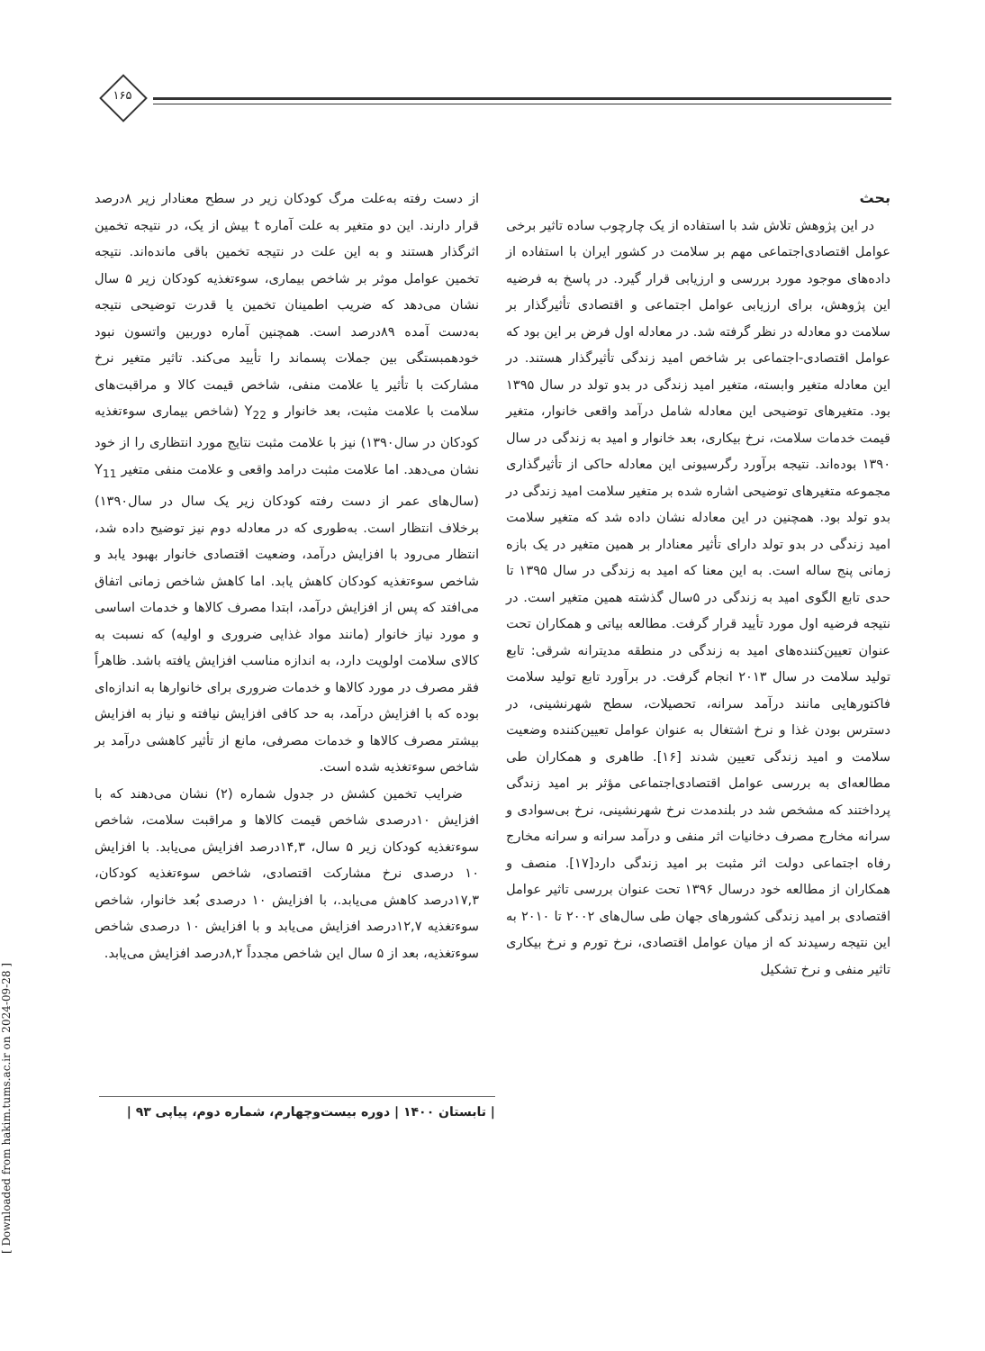۱۶۵
از دست رفته به‌علت مرگ کودکان زیر در سطح معنادار زیر ۸درصد قرار دارند. این دو متغیر به علت آماره t بیش از یک، در نتیجه تخمین اثرگذار هستند و به این علت در نتیجه تخمین باقی مانده‌اند. نتیجه تخمین عوامل موثر بر شاخص بیماری، سوءتغذیه کودکان زیر ۵ سال نشان می‌دهد که ضریب اطمینان تخمین یا قدرت توضیحی نتیجه به‌دست آمده ۸۹درصد است. همچنین آماره دوربین واتسون نبود خودهمبستگی بین جملات پسماند را تأیید می‌کند. تاثیر متغیر نرخ مشارکت با تأثیر یا علامت منفی، شاخص قیمت کالا و مراقبت‌های سلامت با علامت مثبت، بعد خانوار و Y<sub>22</sub> (شاخص بیماری سوءتغذیه کودکان در سال۱۳۹۰) نیز با علامت مثبت نتایج مورد انتظاری را از خود نشان می‌دهد. اما علامت مثبت درامد واقعی و علامت منفی متغیر Y<sub>11</sub> (سال‌های عمر از دست رفته کودکان زیر یک سال در سال۱۳۹۰) برخلاف انتظار است. به‌طوری که در معادله دوم نیز توضیح داده شد، انتظار می‌رود با افزایش درآمد، وضعیت اقتصادی خانوار بهبود یابد و شاخص سوءتغذیه کودکان کاهش یابد. اما کاهش شاخص زمانی اتفاق می‌افتد که پس از افزایش درآمد، ابتدا مصرف کالاها و خدمات اساسی و مورد نیاز خانوار (مانند مواد غذایی ضروری و اولیه) که نسبت به کالای سلامت اولویت دارد، به اندازه مناسب افزایش یافته باشد. ظاهراً فقر مصرف در مورد کالاها و خدمات ضروری برای خانوارها به اندازه‌ای بوده که با افزایش درآمد، به حد کافی افزایش نیافته و نیاز به افزایش بیشتر مصرف کالاها و خدمات مصرفی، مانع از تأثیر کاهشی درآمد بر شاخص سوءتغذیه شده است.
ضرایب تخمین کشش در جدول شماره (۲) نشان می‌دهند که با افزایش ۱۰درصدی شاخص قیمت کالاها و مراقبت سلامت، شاخص سوءتغذیه کودکان زیر ۵ سال، ۱۴,۳درصد افزایش می‌یابد. با افزایش ۱۰ درصدی نرخ مشارکت اقتصادی، شاخص سوءتغذیه کودکان، ۱۷,۳درصد کاهش می‌یابد.، با افزایش ۱۰ درصدی بُعد خانوار، شاخص سوءتغذیه ۱۲,۷درصد افزایش می‌یابد و با افزایش ۱۰ درصدی شاخص سوءتغذیه، بعد از ۵ سال این شاخص مجدداً ۸,۲درصد افزایش می‌یابد.
بحث
در این پژوهش تلاش شد با استفاده از یک چارچوب ساده تاثیر برخی عوامل اقتصادی‌اجتماعی مهم بر سلامت در کشور ایران با استفاده از داده‌های موجود مورد بررسی و ارزیابی قرار گیرد. در پاسخ به فرضیه این پژوهش، برای ارزیابی عوامل اجتماعی و اقتصادی تأثیرگذار بر سلامت دو معادله در نظر گرفته شد. در معادله اول فرض بر این بود که عوامل اقتصادی-اجتماعی بر شاخص امید زندگی تأثیرگذار هستند. در این معادله متغیر وابسته، متغیر امید زندگی در بدو تولد در سال ۱۳۹۵ بود. متغیرهای توضیحی این معادله شامل درآمد واقعی خانوار، متغیر قیمت خدمات سلامت، نرخ بیکاری، بعد خانوار و امید به زندگی در سال ۱۳۹۰ بوده‌اند. نتیجه برآورد رگرسیونی این معادله حاکی از تأثیرگذاری مجموعه متغیرهای توضیحی اشاره شده بر متغیر سلامت امید زندگی در بدو تولد بود. همچنین در این معادله نشان داده شد که متغیر سلامت امید زندگی در بدو تولد دارای تأثیر معنادار بر همین متغیر در یک بازه زمانی پنج ساله است. به این معنا که امید به زندگی در سال ۱۳۹۵ تا حدی تابع الگوی امید به زندگی در ۵سال گذشته همین متغیر است. در نتیجه فرضیه اول مورد تأیید قرار گرفت. مطالعه بیاتی و همکاران تحت عنوان تعیین‌کننده‌های امید به زندگی در منطقه مدیترانه شرقی: تابع تولید سلامت در سال ۲۰۱۳ انجام گرفت. در برآورد تابع تولید سلامت فاکتورهایی مانند درآمد سرانه، تحصیلات، سطح شهرنشینی، در دسترس بودن غذا و نرخ اشتغال به عنوان عوامل تعیین‌کننده وضعیت سلامت و امید زندگی تعیین شدند [۱۶]. طاهری و همکاران طی مطالعه‌ای به بررسی عوامل اقتصادی‌اجتماعی مؤثر بر امید زندگی پرداختند که مشخص شد در بلندمدت نرخ شهرنشینی، نرخ بی‌سوادی و سرانه مخارج مصرف دخانیات اثر منفی و درآمد سرانه و سرانه مخارج رفاه اجتماعی دولت اثر مثبت بر امید زندگی دارد[۱۷]. منصف و همکاران از مطالعه خود درسال ۱۳۹۶ تحت عنوان بررسی تاثیر عوامل اقتصادی بر امید زندگی کشورهای جهان طی سال‌های ۲۰۰۲ تا ۲۰۱۰ به این نتیجه رسیدند که از میان عوامل اقتصادی، نرخ تورم و نرخ بیکاری تاثیر منفی و نرخ تشکیل
| تابستان ۱۴۰۰ | دوره بیست‌وچهارم، شماره دوم، پیاپی ۹۳ |
[ Downloaded from hakim.tums.ac.ir on 2024-09-28 ]